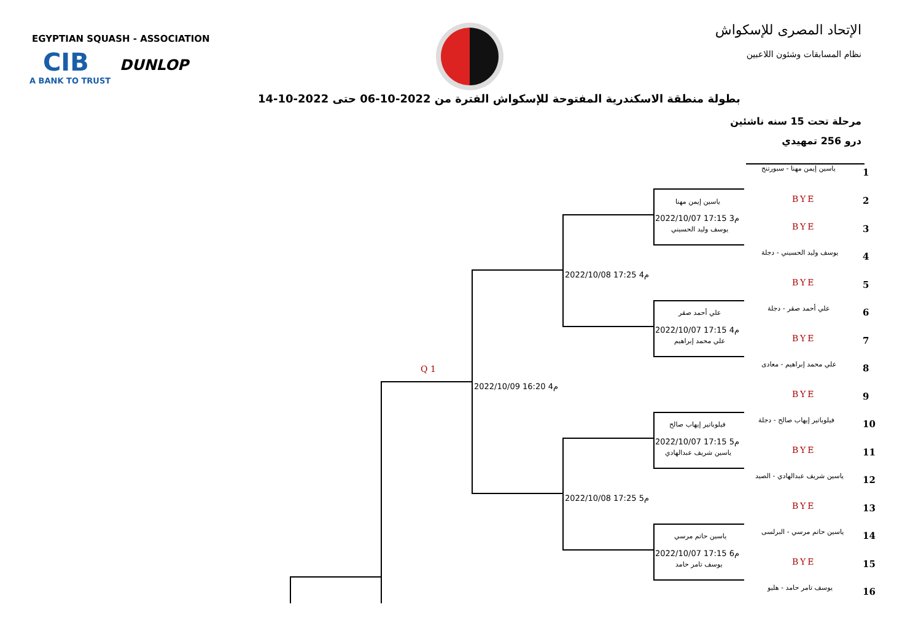EGYPTIAN SQUASH - ASSOCIATION
CIB
A BANK TO TRUST
DUNLOP
الإتحاد المصرى للإسكواش
نظام المسابقات وشئون اللاعبين
بطولة منطقة الاسكندرية المفتوحة للإسكواش الفترة من 2022-10-06 حتى 2022-10-14
مرحلة تحت 15 سنه ناشئين
درو 256 تمهيدي
ياسين إيمن مهنا - سبورتنج 1
BYE 2
BYE 3
يوسف وليد الحسيني - دجلة 4
BYE 5
علي أحمد صقر - دجلة 6
BYE 7
علي محمد إبراهيم - معادى 8
BYE 9
فيلوباتير إيهاب صالح - دجلة 10
BYE 11
ياسين شريف عبدالهادي - الصيد 12
BYE 13
ياسين حاتم مرسي - البرلسى 14
BYE 15
يوسف تامر حامد - هليو 16
ياسين إيمن مهنا
2022/10/07 17:15 م3
يوسف وليد الحسيني
علي أحمد صقر
2022/10/07 17:15 م4
علي محمد إبراهيم
فيلوباتير إيهاب صالح
2022/10/07 17:15 م5
ياسين شريف عبدالهادي
ياسين حاتم مرسي
2022/10/07 17:15 م6
يوسف تامر حامد
2022/10/08 17:25 م4
2022/10/08 17:25 م5
2022/10/09 16:20 م4
Q 1